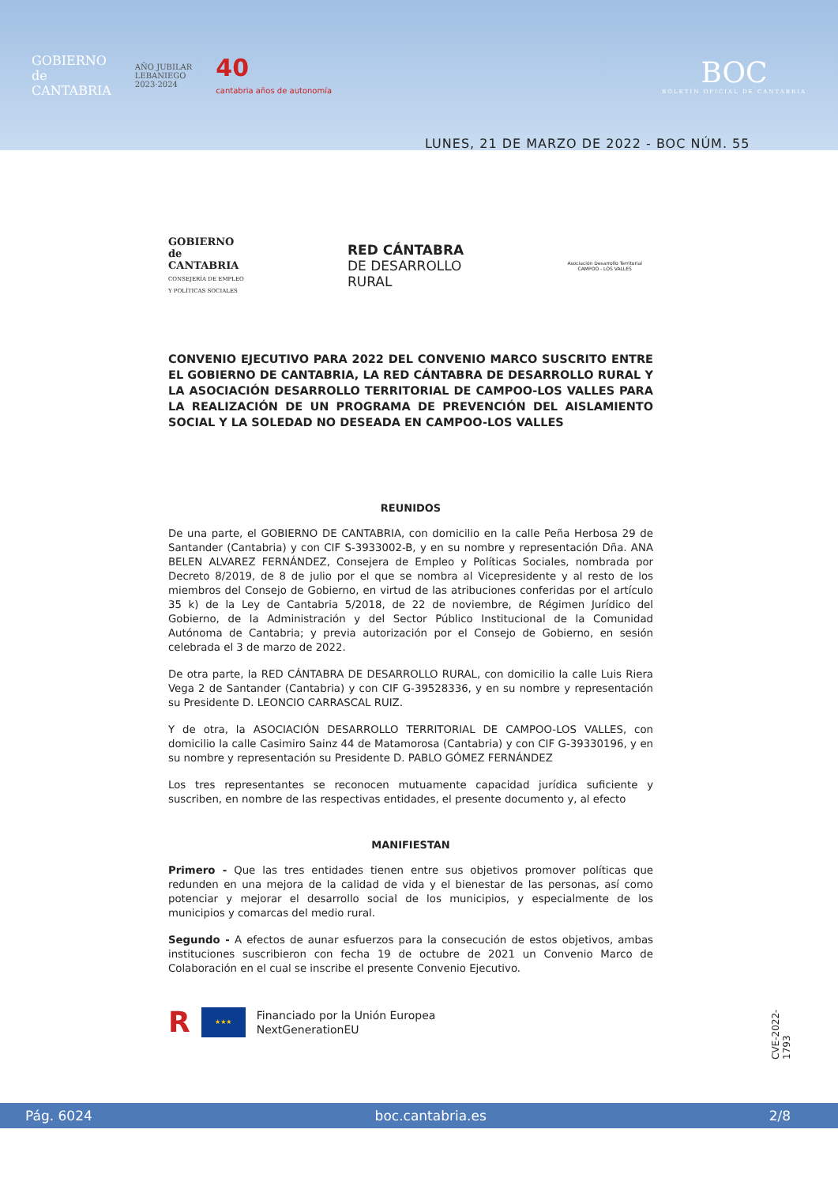GOBIERNO
de
CANTABRIA
AÑO JUBILAR
LEBANIEGO
2023·2024
40
cantabria años de autonomía
BOC
BOLETÍN OFICIAL DE CANTABRIA
LUNES, 21 DE MARZO DE 2022 - BOC NÚM. 55
GOBIERNO
de
CANTABRIA
CONSEJERÍA DE EMPLEO
Y POLÍTICAS SOCIALES
RED CÁNTABRA
DE DESARROLLO
RURAL
Asociación Desarrollo Territorial
CAMPOO - LOS VALLES
CONVENIO EJECUTIVO PARA 2022 DEL CONVENIO MARCO SUSCRITO ENTRE EL GOBIERNO DE CANTABRIA, LA RED CÁNTABRA DE DESARROLLO RURAL Y LA ASOCIACIÓN DESARROLLO TERRITORIAL DE CAMPOO-LOS VALLES PARA LA REALIZACIÓN DE UN PROGRAMA DE PREVENCIÓN DEL AISLAMIENTO SOCIAL Y LA SOLEDAD NO DESEADA EN CAMPOO-LOS VALLES
REUNIDOS
De una parte, el GOBIERNO DE CANTABRIA, con domicilio en la calle Peña Herbosa 29 de Santander (Cantabria) y con CIF S-3933002-B, y en su nombre y representación Dña. ANA BELEN ALVAREZ FERNÁNDEZ, Consejera de Empleo y Políticas Sociales, nombrada por Decreto 8/2019, de 8 de julio por el que se nombra al Vicepresidente y al resto de los miembros del Consejo de Gobierno, en virtud de las atribuciones conferidas por el artículo 35 k) de la Ley de Cantabria 5/2018, de 22 de noviembre, de Régimen Jurídico del Gobierno, de la Administración y del Sector Público Institucional de la Comunidad Autónoma de Cantabria; y previa autorización por el Consejo de Gobierno, en sesión celebrada el 3 de marzo de 2022.
De otra parte, la RED CÁNTABRA DE DESARROLLO RURAL, con domicilio la calle Luis Riera Vega 2 de Santander (Cantabria) y con CIF G-39528336, y en su nombre y representación su Presidente D. LEONCIO CARRASCAL RUIZ.
Y de otra, la ASOCIACIÓN DESARROLLO TERRITORIAL DE CAMPOO-LOS VALLES, con domicilio la calle Casimiro Sainz 44 de Matamorosa (Cantabria) y con CIF G-39330196, y en su nombre y representación su Presidente D. PABLO GÓMEZ FERNÁNDEZ
Los tres representantes se reconocen mutuamente capacidad jurídica suficiente y suscriben, en nombre de las respectivas entidades, el presente documento y, al efecto
MANIFIESTAN
Primero - Que las tres entidades tienen entre sus objetivos promover políticas que redunden en una mejora de la calidad de vida y el bienestar de las personas, así como potenciar y mejorar el desarrollo social de los municipios, y especialmente de los municipios y comarcas del medio rural.
Segundo - A efectos de aunar esfuerzos para la consecución de estos objetivos, ambas instituciones suscribieron con fecha 19 de octubre de 2021 un Convenio Marco de Colaboración en el cual se inscribe el presente Convenio Ejecutivo.
R
★★★
Financiado por la Unión Europea
NextGenerationEU
CVE-2022-1793
Pág. 6024 boc.cantabria.es 2/8